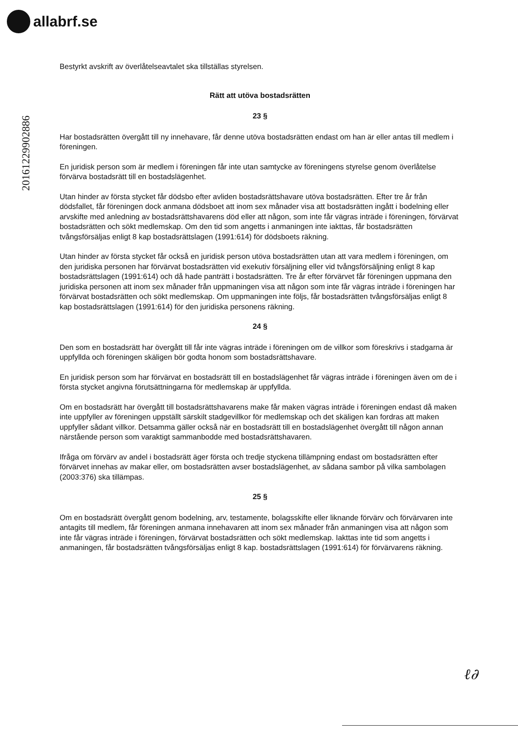allabrf.se
20161229902886
Bestyrkt avskrift av överlåtelseavtalet ska tillställas styrelsen.
Rätt att utöva bostadsrätten
23 §
Har bostadsrätten övergått till ny innehavare, får denne utöva bostadsrätten endast om han är eller antas till medlem i föreningen.
En juridisk person som är medlem i föreningen får inte utan samtycke av föreningens styrelse genom överlåtelse förvärva bostadsrätt till en bostadslägenhet.
Utan hinder av första stycket får dödsbo efter avliden bostadsrättshavare utöva bostadsrätten. Efter tre år från dödsfallet, får föreningen dock anmana dödsboet att inom sex månader visa att bostadsrätten ingått i bodelning eller arvskifte med anledning av bostadsrättshavarens död eller att någon, som inte får vägras inträde i föreningen, förvärvat bostadsrätten och sökt medlemskap. Om den tid som angetts i anmaningen inte iakttas, får bostadsrätten tvångsförsäljas enligt 8 kap bostadsrättslagen (1991:614) för dödsboets räkning.
Utan hinder av första stycket får också en juridisk person utöva bostadsrätten utan att vara medlem i föreningen, om den juridiska personen har förvärvat bostadsrätten vid exekutiv försäljning eller vid tvångsförsäljning enligt 8 kap bostadsrättslagen (1991:614) och då hade panträtt i bostadsrätten. Tre år efter förvärvet får föreningen uppmana den juridiska personen att inom sex månader från uppmaningen visa att någon som inte får vägras inträde i föreningen har förvärvat bostadsrätten och sökt medlemskap. Om uppmaningen inte följs, får bostadsrätten tvångsförsäljas enligt 8 kap bostadsrättslagen (1991:614) för den juridiska personens räkning.
24 §
Den som en bostadsrätt har övergått till får inte vägras inträde i föreningen om de villkor som föreskrivs i stadgarna är uppfyllda och föreningen skäligen bör godta honom som bostadsrättshavare.
En juridisk person som har förvärvat en bostadsrätt till en bostadslägenhet får vägras inträde i föreningen även om de i första stycket angivna förutsättningarna för medlemskap är uppfyllda.
Om en bostadsrätt har övergått till bostadsrättshavarens make får maken vägras inträde i föreningen endast då maken inte uppfyller av föreningen uppställt särskilt stadgevillkor för medlemskap och det skäligen kan fordras att maken uppfyller sådant villkor. Detsamma gäller också när en bostadsrätt till en bostadslägenhet övergått till någon annan närstående person som varaktigt sammanbodde med bostadsrättshavaren.
Ifråga om förvärv av andel i bostadsrätt äger första och tredje styckena tillämpning endast om bostadsrätten efter förvärvet innehas av makar eller, om bostadsrätten avser bostadslägenhet, av sådana sambor på vilka sambolagen (2003:376) ska tillämpas.
25 §
Om en bostadsrätt övergått genom bodelning, arv, testamente, bolagsskifte eller liknande förvärv och förvärvaren inte antagits till medlem, får föreningen anmana innehavaren att inom sex månader från anmaningen visa att någon som inte får vägras inträde i föreningen, förvärvat bostadsrätten och sökt medlemskap. Iakttas inte tid som angetts i anmaningen, får bostadsrätten tvångsförsäljas enligt 8 kap. bostadsrättslagen (1991:614) för förvärvarens räkning.
ℓ∂